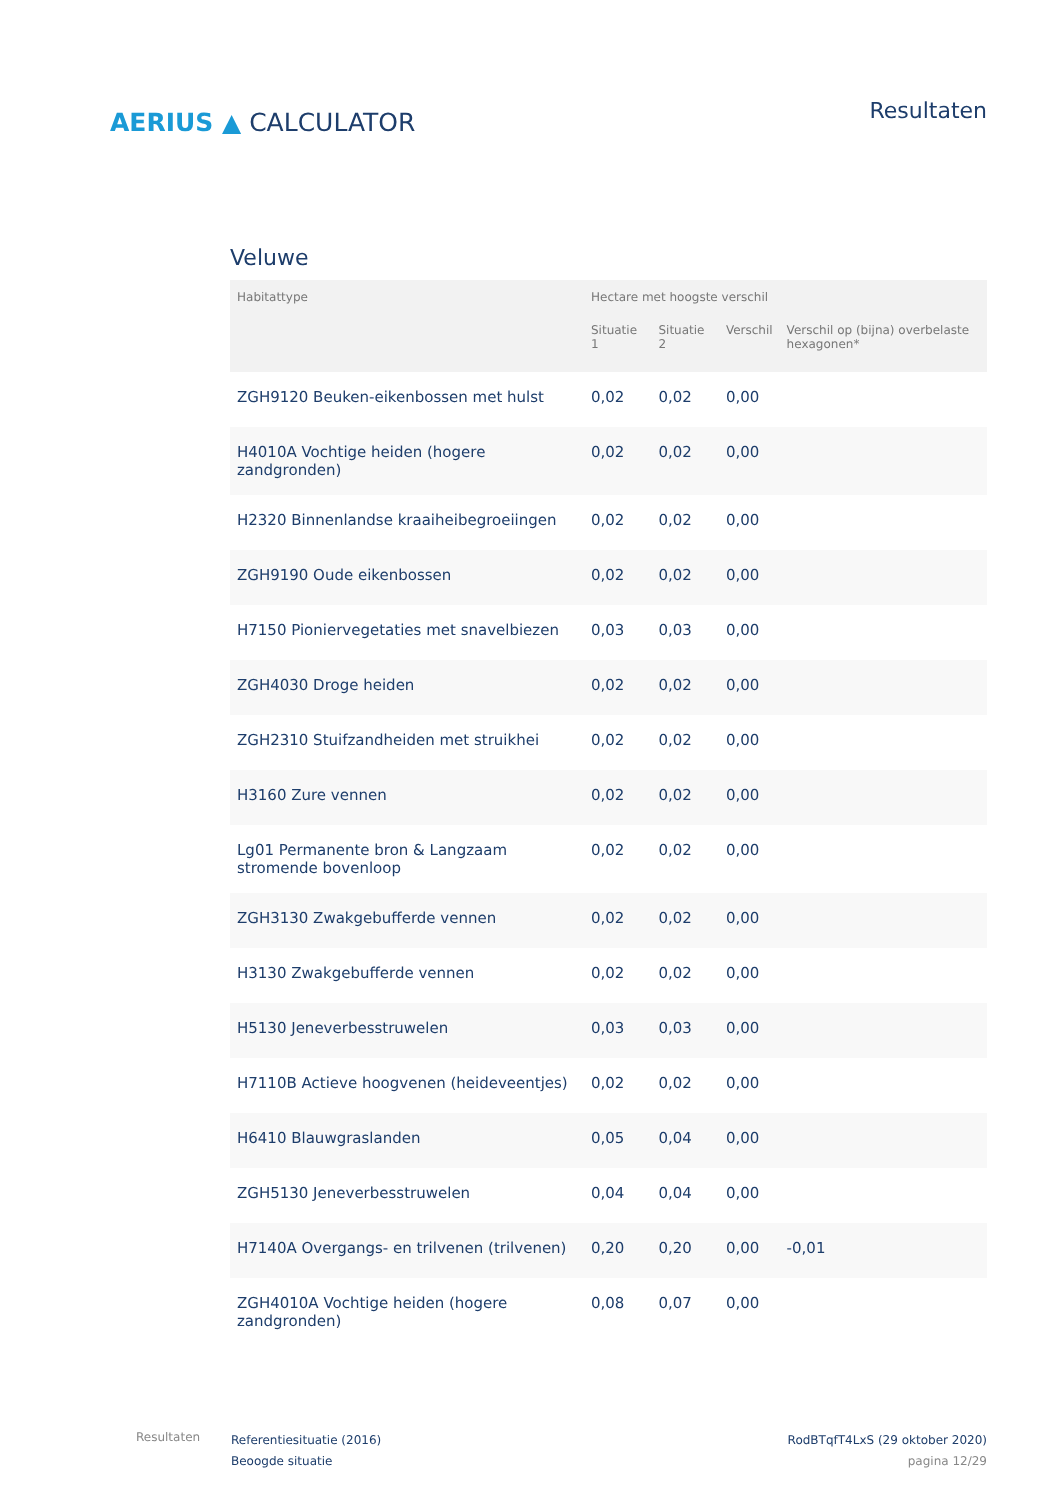AERIUS ▲ CALCULATOR
Resultaten
Veluwe
| Habitattype | Hectare met hoogste verschil | | | |
| --- | --- | --- | --- | --- |
| | Situatie 1 | Situatie 2 | Verschil | Verschil op (bijna) overbelaste hexagonen* |
| ZGH9120 Beuken-eikenbossen met hulst | 0,02 | 0,02 | 0,00 | |
| H4010A Vochtige heiden (hogere zandgronden) | 0,02 | 0,02 | 0,00 | |
| H2320 Binnenlandse kraaiheibegroeiingen | 0,02 | 0,02 | 0,00 | |
| ZGH9190 Oude eikenbossen | 0,02 | 0,02 | 0,00 | |
| H7150 Pioniervegetaties met snavelbiezen | 0,03 | 0,03 | 0,00 | |
| ZGH4030 Droge heiden | 0,02 | 0,02 | 0,00 | |
| ZGH2310 Stuifzandheiden met struikhei | 0,02 | 0,02 | 0,00 | |
| H3160 Zure vennen | 0,02 | 0,02 | 0,00 | |
| Lg01 Permanente bron & Langzaam stromende bovenloop | 0,02 | 0,02 | 0,00 | |
| ZGH3130 Zwakgebufferde vennen | 0,02 | 0,02 | 0,00 | |
| H3130 Zwakgebufferde vennen | 0,02 | 0,02 | 0,00 | |
| H5130 Jeneverbesstruwelen | 0,03 | 0,03 | 0,00 | |
| H7110B Actieve hoogvenen (heideveentjes) | 0,02 | 0,02 | 0,00 | |
| H6410 Blauwgraslanden | 0,05 | 0,04 | 0,00 | |
| ZGH5130 Jeneverbesstruwelen | 0,04 | 0,04 | 0,00 | |
| H7140A Overgangs- en trilvenen (trilvenen) | 0,20 | 0,20 | 0,00 | -0,01 |
| ZGH4010A Vochtige heiden (hogere zandgronden) | 0,08 | 0,07 | 0,00 | |
Resultaten
Referentiesituatie (2016)
Beoogde situatie
RodBTqfT4LxS (29 oktober 2020)
pagina 12/29